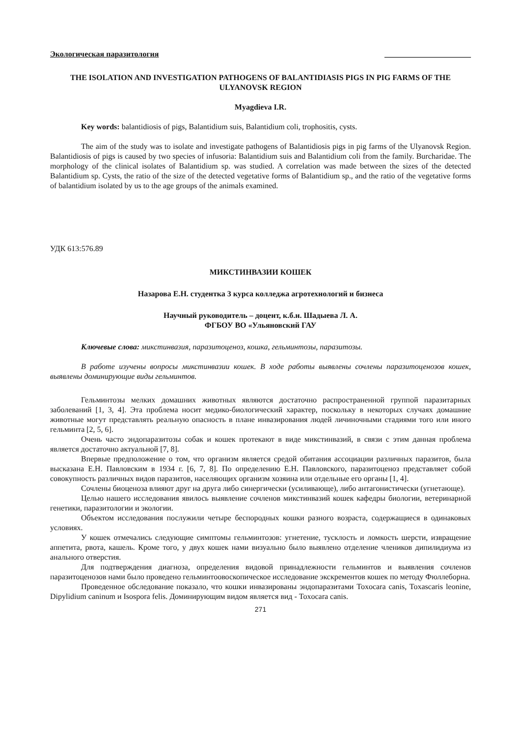Экологическая паразитология ______________________
THE ISOLATION AND INVESTIGATION PATHOGENS OF BALANTIDIASIS PIGS IN PIG FARMS OF THE ULYANOVSK REGION
Myagdieva I.R.
Key words: balantidiosis of pigs, Balantidium suis, Balantidium coli, trophositis, cysts.
The aim of the study was to isolate and investigate pathogens of Balantidiosis pigs in pig farms of the Ulyanovsk Region. Balantidiosis of pigs is caused by two species of infusoria: Balantidium suis and Balantidium coli from the family. Burcharidae. The morphology of the clinical isolates of Balantidium sp. was studied. A correlation was made between the sizes of the detected Balantidium sp. Cysts, the ratio of the size of the detected vegetative forms of Balantidium sp., and the ratio of the vegetative forms of balantidium isolated by us to the age groups of the animals examined.
УДК 613:576.89
МИКСТИНВАЗИИ КОШЕК
Назарова Е.Н. студентка 3 курса колледжа агротехнологий и бизнеса
Научный руководитель – доцент, к.б.н. Шадыева Л. А.
ФГБОУ ВО «Ульяновский ГАУ
Ключевые слова: микстинвазия, паразитоценоз, кошка, гельминтозы, паразитозы.
В работе изучены вопросы микстинвазии кошек. В ходе работы выявлены сочлены паразитоценозов кошек, выявлены доминирующие виды гельминтов.
Гельминтозы мелких домашних животных являются достаточно распространенной группой паразитарных заболеваний [1, 3, 4]. Эта проблема носит медико-биологический характер, поскольку в некоторых случаях домашние животные могут представлять реальную опасность в плане инвазирования людей личиночными стадиями того или иного гельминта [2, 5, 6].
Очень часто эндопаразитозы собак и кошек протекают в виде микстинвазий, в связи с этим данная проблема является достаточно актуальной [7, 8].
Впервые предположение о том, что организм является средой обитания ассоциации различных паразитов, была высказана Е.Н. Павловским в 1934 г. [6, 7, 8]. По определению Е.Н. Павловского, паразитоценоз представляет собой совокупность различных видов паразитов, населяющих организм хозяина или отдельные его органы [1, 4].
Сочлены биоценоза влияют друг на друга либо синергически (усиливающе), либо антагонистически (угнетающе).
Целью нашего исследования явилось выявление сочленов микстинвазий кошек кафедры биологии, ветеринарной генетики, паразитологии и экологии.
Объектом исследования послужили четыре беспородных кошки разного возраста, содержащиеся в одинаковых условиях.
У кошек отмечались следующие симптомы гельминтозов: угнетение, тусклость и ломкость шерсти, извращение аппетита, рвота, кашель. Кроме того, у двух кошек нами визуально было выявлено отделение члеников дипилидиума из анального отверстия.
Для подтверждения диагноза, определения видовой принадлежности гельминтов и выявления сочленов паразитоценозов нами было проведено гельминтоовоскопическое исследование экскрементов кошек по методу Фюллеборна.
Проведенное обследование показало, что кошки инвазированы эндопаразитами Toxocara canis, Toxascaris leonine, Dipylidium caninum и Isospora felis. Доминирующим видом является вид - Toxocara canis.
271